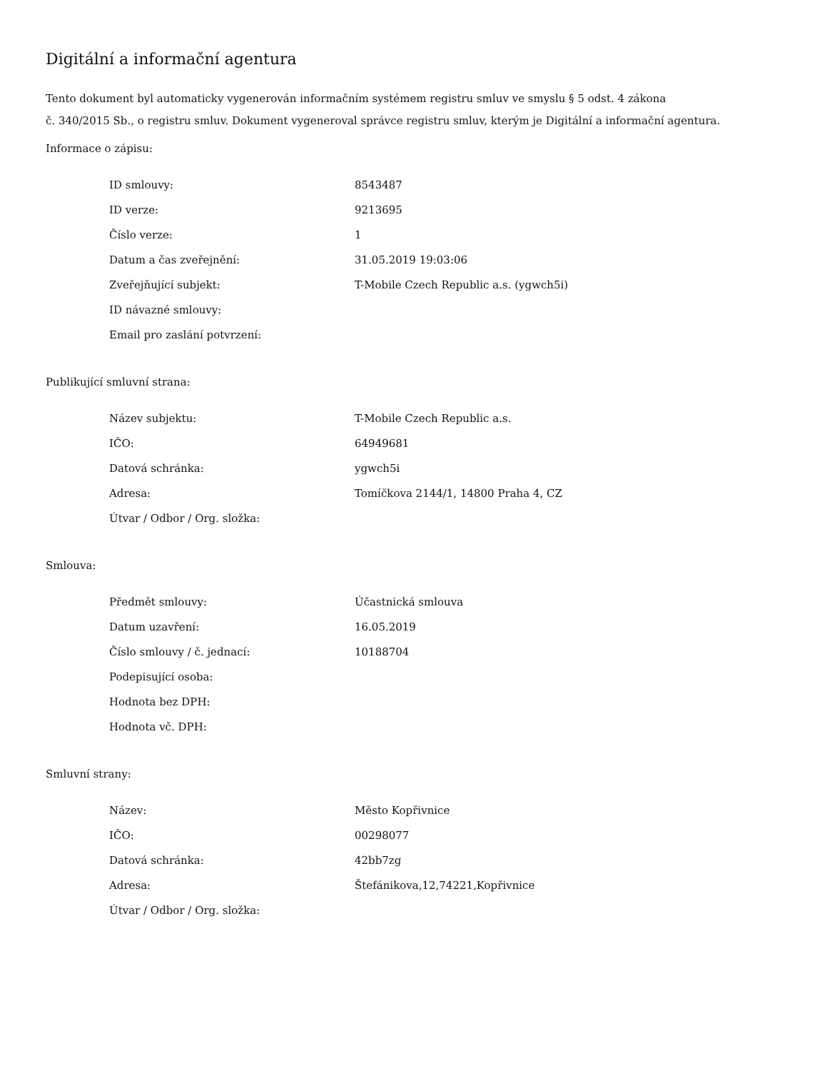Digitální a informační agentura
Tento dokument byl automaticky vygenerován informačním systémem registru smluv ve smyslu § 5 odst. 4 zákona
č. 340/2015 Sb., o registru smluv. Dokument vygeneroval správce registru smluv, kterým je Digitální a informační agentura.
Informace o zápisu:
| ID smlouvy: | 8543487 |
| ID verze: | 9213695 |
| Číslo verze: | 1 |
| Datum a čas zveřejnění: | 31.05.2019 19:03:06 |
| Zveřejňující subjekt: | T-Mobile Czech Republic a.s. (ygwch5i) |
| ID návazné smlouvy: | |
| Email pro zaslání potvrzení: | |
Publikující smluvní strana:
| Název subjektu: | T-Mobile Czech Republic a.s. |
| IČO: | 64949681 |
| Datová schránka: | ygwch5i |
| Adresa: | Tomíčkova 2144/1, 14800 Praha 4, CZ |
| Útvar / Odbor / Org. složka: | |
Smlouva:
| Předmět smlouvy: | Účastnická smlouva |
| Datum uzavření: | 16.05.2019 |
| Číslo smlouvy / č. jednací: | 10188704 |
| Podepisující osoba: | |
| Hodnota bez DPH: | |
| Hodnota vč. DPH: | |
Smluvní strany:
| Název: | Město Kopřivnice |
| IČO: | 00298077 |
| Datová schránka: | 42bb7zg |
| Adresa: | Štefánikova,12,74221,Kopřivnice |
| Útvar / Odbor / Org. složka: | |